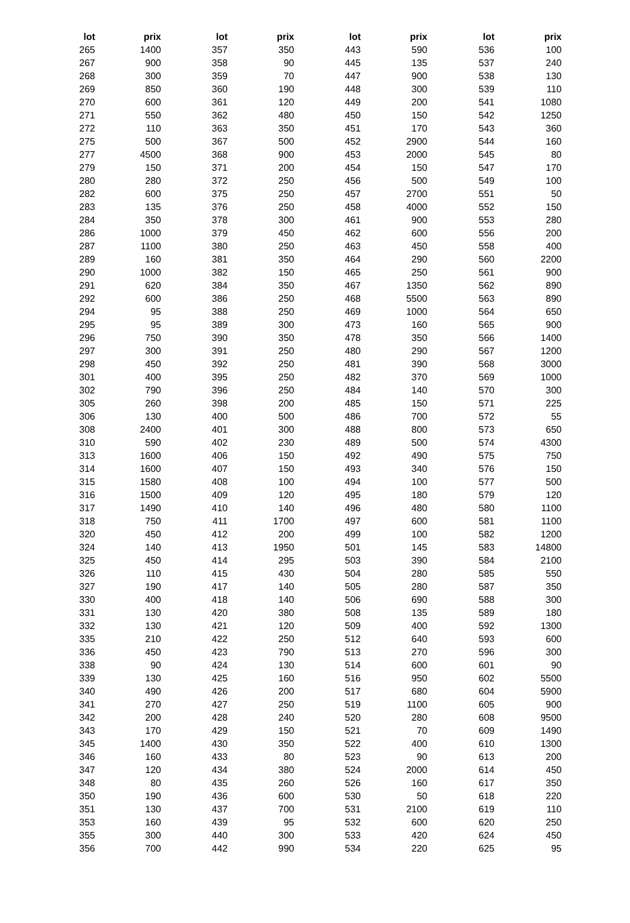| lot | prix | lot | prix | lot | prix | lot | prix |
| --- | --- | --- | --- | --- | --- | --- | --- |
| 265 | 1400 | 357 | 350 | 443 | 590 | 536 | 100 |
| 267 | 900 | 358 | 90 | 445 | 135 | 537 | 240 |
| 268 | 300 | 359 | 70 | 447 | 900 | 538 | 130 |
| 269 | 850 | 360 | 190 | 448 | 300 | 539 | 110 |
| 270 | 600 | 361 | 120 | 449 | 200 | 541 | 1080 |
| 271 | 550 | 362 | 480 | 450 | 150 | 542 | 1250 |
| 272 | 110 | 363 | 350 | 451 | 170 | 543 | 360 |
| 275 | 500 | 367 | 500 | 452 | 2900 | 544 | 160 |
| 277 | 4500 | 368 | 900 | 453 | 2000 | 545 | 80 |
| 279 | 150 | 371 | 200 | 454 | 150 | 547 | 170 |
| 280 | 280 | 372 | 250 | 456 | 500 | 549 | 100 |
| 282 | 600 | 375 | 250 | 457 | 2700 | 551 | 50 |
| 283 | 135 | 376 | 250 | 458 | 4000 | 552 | 150 |
| 284 | 350 | 378 | 300 | 461 | 900 | 553 | 280 |
| 286 | 1000 | 379 | 450 | 462 | 600 | 556 | 200 |
| 287 | 1100 | 380 | 250 | 463 | 450 | 558 | 400 |
| 289 | 160 | 381 | 350 | 464 | 290 | 560 | 2200 |
| 290 | 1000 | 382 | 150 | 465 | 250 | 561 | 900 |
| 291 | 620 | 384 | 350 | 467 | 1350 | 562 | 890 |
| 292 | 600 | 386 | 250 | 468 | 5500 | 563 | 890 |
| 294 | 95 | 388 | 250 | 469 | 1000 | 564 | 650 |
| 295 | 95 | 389 | 300 | 473 | 160 | 565 | 900 |
| 296 | 750 | 390 | 350 | 478 | 350 | 566 | 1400 |
| 297 | 300 | 391 | 250 | 480 | 290 | 567 | 1200 |
| 298 | 450 | 392 | 250 | 481 | 390 | 568 | 3000 |
| 301 | 400 | 395 | 250 | 482 | 370 | 569 | 1000 |
| 302 | 790 | 396 | 250 | 484 | 140 | 570 | 300 |
| 305 | 260 | 398 | 200 | 485 | 150 | 571 | 225 |
| 306 | 130 | 400 | 500 | 486 | 700 | 572 | 55 |
| 308 | 2400 | 401 | 300 | 488 | 800 | 573 | 650 |
| 310 | 590 | 402 | 230 | 489 | 500 | 574 | 4300 |
| 313 | 1600 | 406 | 150 | 492 | 490 | 575 | 750 |
| 314 | 1600 | 407 | 150 | 493 | 340 | 576 | 150 |
| 315 | 1580 | 408 | 100 | 494 | 100 | 577 | 500 |
| 316 | 1500 | 409 | 120 | 495 | 180 | 579 | 120 |
| 317 | 1490 | 410 | 140 | 496 | 480 | 580 | 1100 |
| 318 | 750 | 411 | 1700 | 497 | 600 | 581 | 1100 |
| 320 | 450 | 412 | 200 | 499 | 100 | 582 | 1200 |
| 324 | 140 | 413 | 1950 | 501 | 145 | 583 | 14800 |
| 325 | 450 | 414 | 295 | 503 | 390 | 584 | 2100 |
| 326 | 110 | 415 | 430 | 504 | 280 | 585 | 550 |
| 327 | 190 | 417 | 140 | 505 | 280 | 587 | 350 |
| 330 | 400 | 418 | 140 | 506 | 690 | 588 | 300 |
| 331 | 130 | 420 | 380 | 508 | 135 | 589 | 180 |
| 332 | 130 | 421 | 120 | 509 | 400 | 592 | 1300 |
| 335 | 210 | 422 | 250 | 512 | 640 | 593 | 600 |
| 336 | 450 | 423 | 790 | 513 | 270 | 596 | 300 |
| 338 | 90 | 424 | 130 | 514 | 600 | 601 | 90 |
| 339 | 130 | 425 | 160 | 516 | 950 | 602 | 5500 |
| 340 | 490 | 426 | 200 | 517 | 680 | 604 | 5900 |
| 341 | 270 | 427 | 250 | 519 | 1100 | 605 | 900 |
| 342 | 200 | 428 | 240 | 520 | 280 | 608 | 9500 |
| 343 | 170 | 429 | 150 | 521 | 70 | 609 | 1490 |
| 345 | 1400 | 430 | 350 | 522 | 400 | 610 | 1300 |
| 346 | 160 | 433 | 80 | 523 | 90 | 613 | 200 |
| 347 | 120 | 434 | 380 | 524 | 2000 | 614 | 450 |
| 348 | 80 | 435 | 260 | 526 | 160 | 617 | 350 |
| 350 | 190 | 436 | 600 | 530 | 50 | 618 | 220 |
| 351 | 130 | 437 | 700 | 531 | 2100 | 619 | 110 |
| 353 | 160 | 439 | 95 | 532 | 600 | 620 | 250 |
| 355 | 300 | 440 | 300 | 533 | 420 | 624 | 450 |
| 356 | 700 | 442 | 990 | 534 | 220 | 625 | 95 |